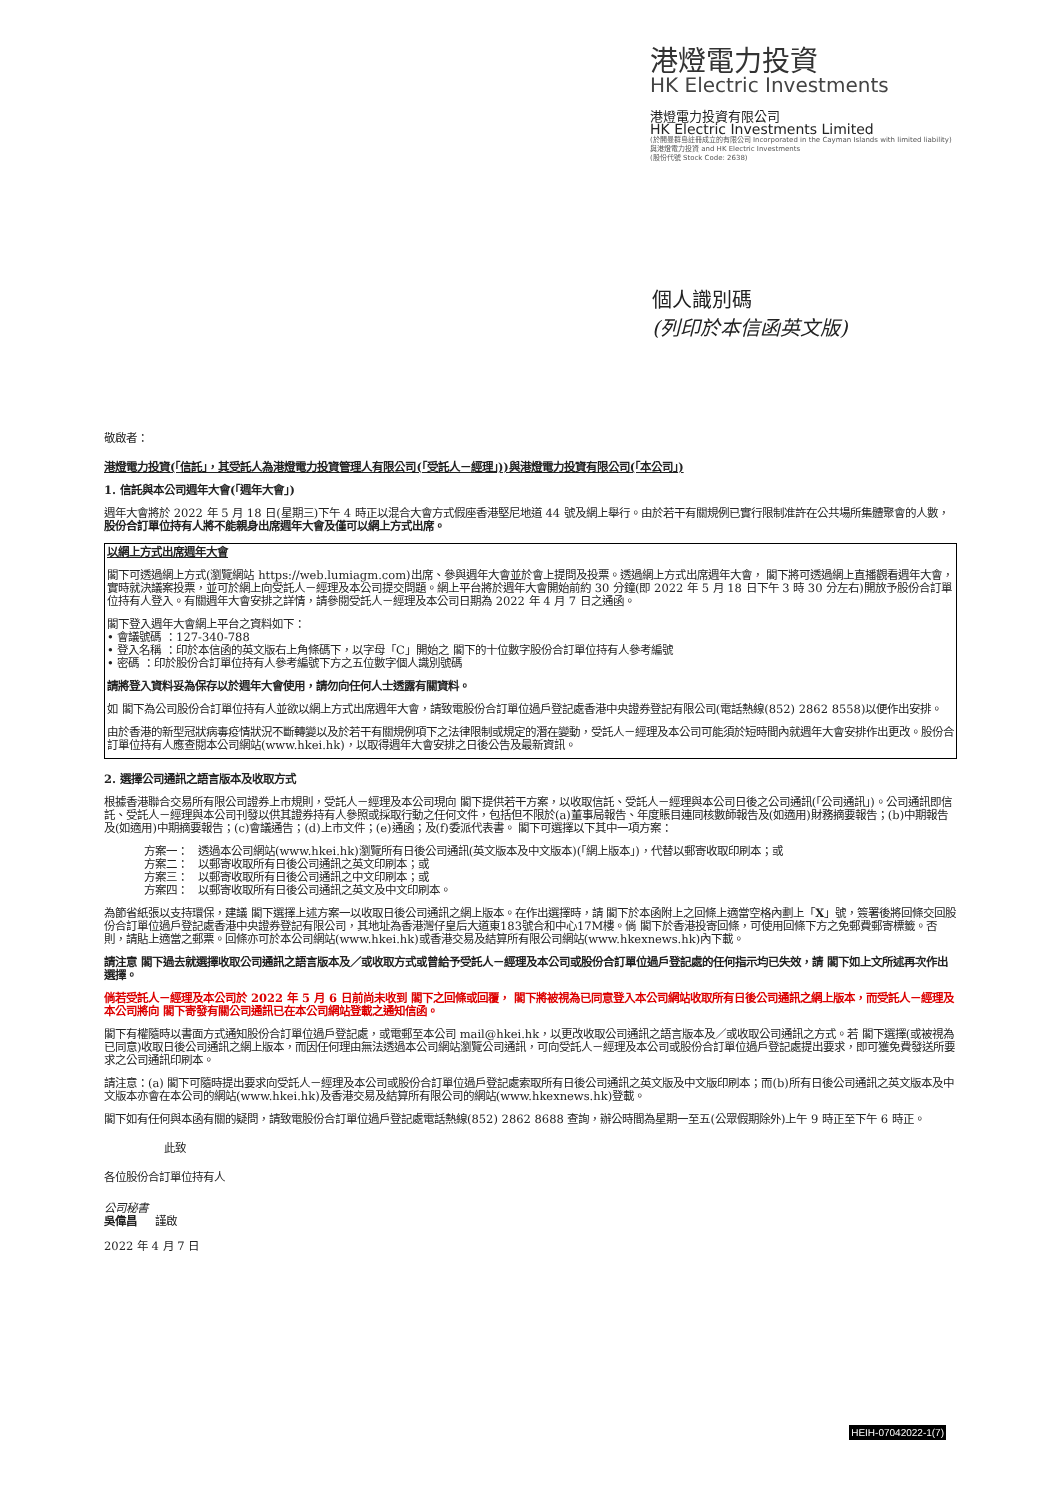港燈電力投資
HK Electric Investments
港燈電力投資有限公司
HK Electric Investments Limited
(於開曼群島註冊成立的有限公司 Incorporated in the Cayman Islands with limited liability)
與港燈電力投資 and HK Electric Investments
(股份代號 Stock Code: 2638)
個人識別碼
(列印於本信函英文版)
敬啟者：
港燈電力投資(「信託」，其受託人為港燈電力投資管理人有限公司(「受託人－經理」))與港燈電力投資有限公司(「本公司」)
1. 信託與本公司週年大會(「週年大會」)
週年大會將於 2022 年 5 月 18 日(星期三)下午 4 時正以混合大會方式假座香港堅尼地道 44 號及網上舉行。由於若干有關規例已實行限制准許在公共場所集體聚會的人數，股份合訂單位持有人將不能親身出席週年大會及僅可以網上方式出席。
以網上方式出席週年大會
閣下可透過網上方式(瀏覽網站 https://web.lumiagm.com)出席、參與週年大會並於會上提問及投票。透過網上方式出席週年大會， 閣下將可透過網上直播觀看週年大會，實時就決議案投票，並可於網上向受託人－經理及本公司提交問題。網上平台將於週年大會開始前約 30 分鐘(即 2022 年 5 月 18 日下午 3 時 30 分左右)開放予股份合訂單位持有人登入。有關週年大會安排之詳情，請參閱受託人－經理及本公司日期為 2022 年 4 月 7 日之通函。
閣下登入週年大會網上平台之資料如下：
• 會議號碼 ：127-340-788
• 登入名稱 ：印於本信函的英文版右上角條碼下，以字母「C」開始之 閣下的十位數字股份合訂單位持有人參考編號
• 密碼 ：印於股份合訂單位持有人參考編號下方之五位數字個人識別號碼
請將登入資料妥為保存以於週年大會使用，請勿向任何人士透露有關資料。
如 閣下為公司股份合訂單位持有人並欲以網上方式出席週年大會，請致電股份合訂單位過戶登記處香港中央證券登記有限公司(電話熱線(852) 2862 8558)以便作出安排。
由於香港的新型冠狀病毒疫情狀況不斷轉變以及於若干有關規例項下之法律限制或規定的潛在變動，受託人－經理及本公司可能須於短時間內就週年大會安排作出更改。股份合訂單位持有人應查閱本公司網站(www.hkei.hk)，以取得週年大會安排之日後公告及最新資訊。
2. 選擇公司通訊之語言版本及收取方式
根據香港聯合交易所有限公司證券上市規則，受託人－經理及本公司現向 閣下提供若干方案，以收取信託、受託人－經理與本公司日後之公司通訊(「公司通訊」)。公司通訊即信託、受託人－經理與本公司刊發以供其證券持有人參照或採取行動之任何文件，包括但不限於(a)董事局報告、年度賬目連同核數師報告及(如適用)財務摘要報告；(b)中期報告及(如適用)中期摘要報告；(c)會議通告；(d)上市文件；(e)通函；及(f)委派代表書。 閣下可選擇以下其中一項方案：
| 方案一： | 透過本公司網站(www.hkei.hk)瀏覽所有日後公司通訊(英文版本及中文版本)(「網上版本」)，代替以郵寄收取印刷本；或 |
| 方案二： | 以郵寄收取所有日後公司通訊之英文印刷本；或 |
| 方案三： | 以郵寄收取所有日後公司通訊之中文印刷本；或 |
| 方案四： | 以郵寄收取所有日後公司通訊之英文及中文印刷本。 |
為節省紙張以支持環保，建議 閣下選擇上述方案一以收取日後公司通訊之網上版本。在作出選擇時，請 閣下於本函附上之回條上適當空格內劃上「X」號，簽署後將回條交回股份合訂單位過戶登記處香港中央證券登記有限公司，其地址為香港灣仔皇后大道東183號合和中心17M樓。倘 閣下於香港投寄回條，可使用回條下方之免郵費郵寄標籤。否則，請貼上適當之郵票。回條亦可於本公司網站(www.hkei.hk)或香港交易及結算所有限公司網站(www.hkexnews.hk)內下載。
請注意 閣下過去就選擇收取公司通訊之語言版本及／或收取方式或曾給予受託人－經理及本公司或股份合訂單位過戶登記處的任何指示均已失效，請 閣下如上文所述再次作出選擇。
倘若受託人－經理及本公司於 2022 年 5 月 6 日前尚未收到 閣下之回條或回覆， 閣下將被視為已同意登入本公司網站收取所有日後公司通訊之網上版本，而受託人－經理及本公司將向 閣下寄發有關公司通訊已在本公司網站登載之通知信函。
閣下有權隨時以書面方式通知股份合訂單位過戶登記處，或電郵至本公司 mail@hkei.hk，以更改收取公司通訊之語言版本及／或收取公司通訊之方式。若 閣下選擇(或被視為已同意)收取日後公司通訊之網上版本，而因任何理由無法透過本公司網站瀏覽公司通訊，可向受託人－經理及本公司或股份合訂單位過戶登記處提出要求，即可獲免費發送所要求之公司通訊印刷本。
請注意：(a) 閣下可隨時提出要求向受託人－經理及本公司或股份合訂單位過戶登記處索取所有日後公司通訊之英文版及中文版印刷本；而(b)所有日後公司通訊之英文版本及中文版本亦會在本公司的網站(www.hkei.hk)及香港交易及結算所有限公司的網站(www.hkexnews.hk)登載。
閣下如有任何與本函有關的疑問，請致電股份合訂單位過戶登記處電話熱線(852) 2862 8688 查詢，辦公時間為星期一至五(公眾假期除外)上午 9 時正至下午 6 時正。
此致
各位股份合訂單位持有人
公司秘書
吳偉昌 謹啟
2022 年 4 月 7 日
HEIH-07042022-1(7)